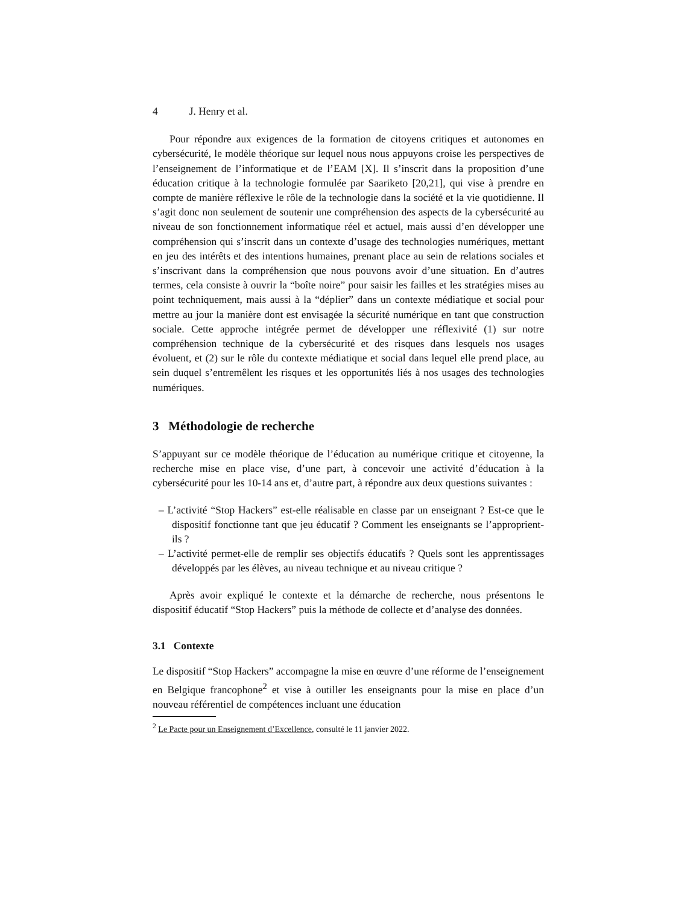4 J. Henry et al.
Pour répondre aux exigences de la formation de citoyens critiques et autonomes en cybersécurité, le modèle théorique sur lequel nous nous appuyons croise les perspectives de l’enseignement de l’informatique et de l’EAM [X]. Il s’inscrit dans la proposition d’une éducation critique à la technologie formulée par Saariketo [20,21], qui vise à prendre en compte de manière réflexive le rôle de la technologie dans la société et la vie quotidienne. Il s’agit donc non seulement de soutenir une compréhension des aspects de la cybersécurité au niveau de son fonctionnement informatique réel et actuel, mais aussi d’en développer une compréhension qui s’inscrit dans un contexte d’usage des technologies numériques, mettant en jeu des intérêts et des intentions humaines, prenant place au sein de relations sociales et s’inscrivant dans la compréhension que nous pouvons avoir d’une situation. En d’autres termes, cela consiste à ouvrir la “boîte noire” pour saisir les failles et les stratégies mises au point techniquement, mais aussi à la “déplier” dans un contexte médiatique et social pour mettre au jour la manière dont est envisagée la sécurité numérique en tant que construction sociale. Cette approche intégrée permet de développer une réflexivité (1) sur notre compréhension technique de la cybersécurité et des risques dans lesquels nos usages évoluent, et (2) sur le rôle du contexte médiatique et social dans lequel elle prend place, au sein duquel s’entremêlent les risques et les opportunités liés à nos usages des technologies numériques.
3 Méthodologie de recherche
S’appuyant sur ce modèle théorique de l’éducation au numérique critique et citoyenne, la recherche mise en place vise, d’une part, à concevoir une activité d’éducation à la cybersécurité pour les 10-14 ans et, d’autre part, à répondre aux deux questions suivantes :
– L’activité “Stop Hackers” est-elle réalisable en classe par un enseignant ? Est-ce que le dispositif fonctionne tant que jeu éducatif ? Comment les enseignants se l’approprient-ils ?
– L’activité permet-elle de remplir ses objectifs éducatifs ? Quels sont les apprentissages développés par les élèves, au niveau technique et au niveau critique ?
Après avoir expliqué le contexte et la démarche de recherche, nous présentons le dispositif éducatif “Stop Hackers” puis la méthode de collecte et d’analyse des données.
3.1 Contexte
Le dispositif “Stop Hackers” accompagne la mise en œuvre d’une réforme de l’enseignement en Belgique francophone<sup>2</sup> et vise à outiller les enseignants pour la mise en place d’un nouveau référentiel de compétences incluant une éducation
<sup>2</sup> Le Pacte pour un Enseignement d’Excellence, consulté le 11 janvier 2022.